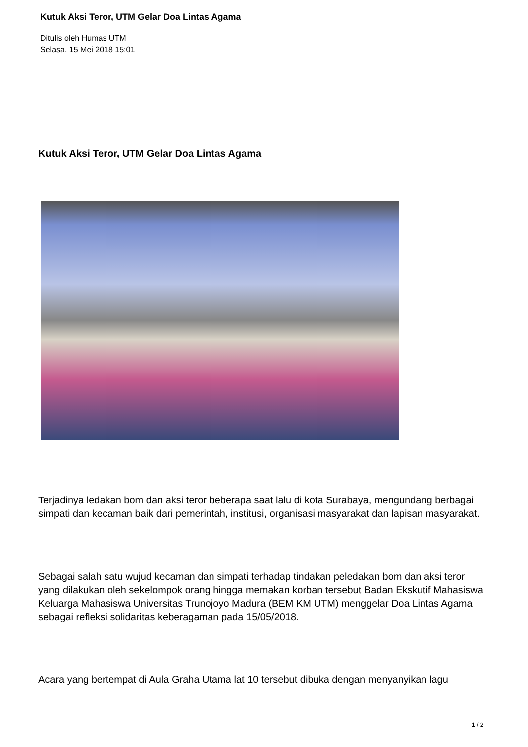Kutuk Aksi Teror, UTM Gelar Doa Lintas Agama
Ditulis oleh Humas UTM
Selasa, 15 Mei 2018 15:01
Kutuk Aksi Teror, UTM Gelar Doa Lintas Agama
Terjadinya ledakan bom dan aksi teror beberapa saat lalu di kota Surabaya, mengundang berbagai simpati dan kecaman baik dari pemerintah, institusi, organisasi masyarakat dan lapisan masyarakat.
Sebagai salah satu wujud kecaman dan simpati terhadap tindakan peledakan bom dan aksi teror yang dilakukan oleh sekelompok orang hingga memakan korban tersebut Badan Ekskutif Mahasiswa Keluarga Mahasiswa Universitas Trunojoyo Madura (BEM KM UTM) menggelar Doa Lintas Agama sebagai refleksi solidaritas keberagaman pada 15/05/2018.
Acara yang bertempat di Aula Graha Utama lat 10 tersebut dibuka dengan menyanyikan lagu
1 / 2